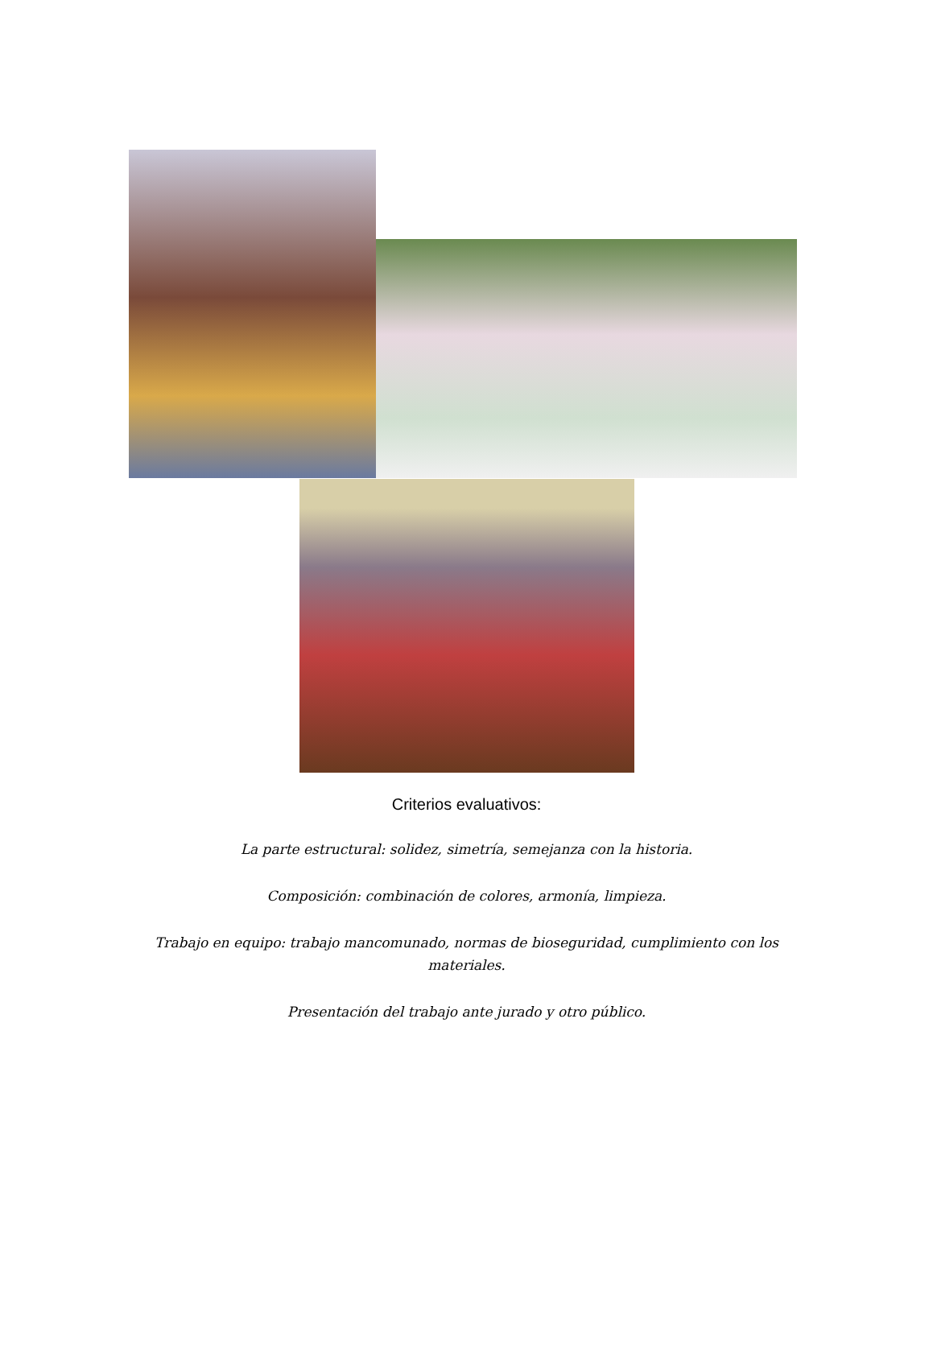Criterios evaluativos:
La parte estructural: solidez, simetría, semejanza con la historia.
Composición: combinación de colores, armonía, limpieza.
Trabajo en equipo: trabajo mancomunado, normas de bioseguridad, cumplimiento con los materiales.
Presentación del trabajo ante jurado y otro público.